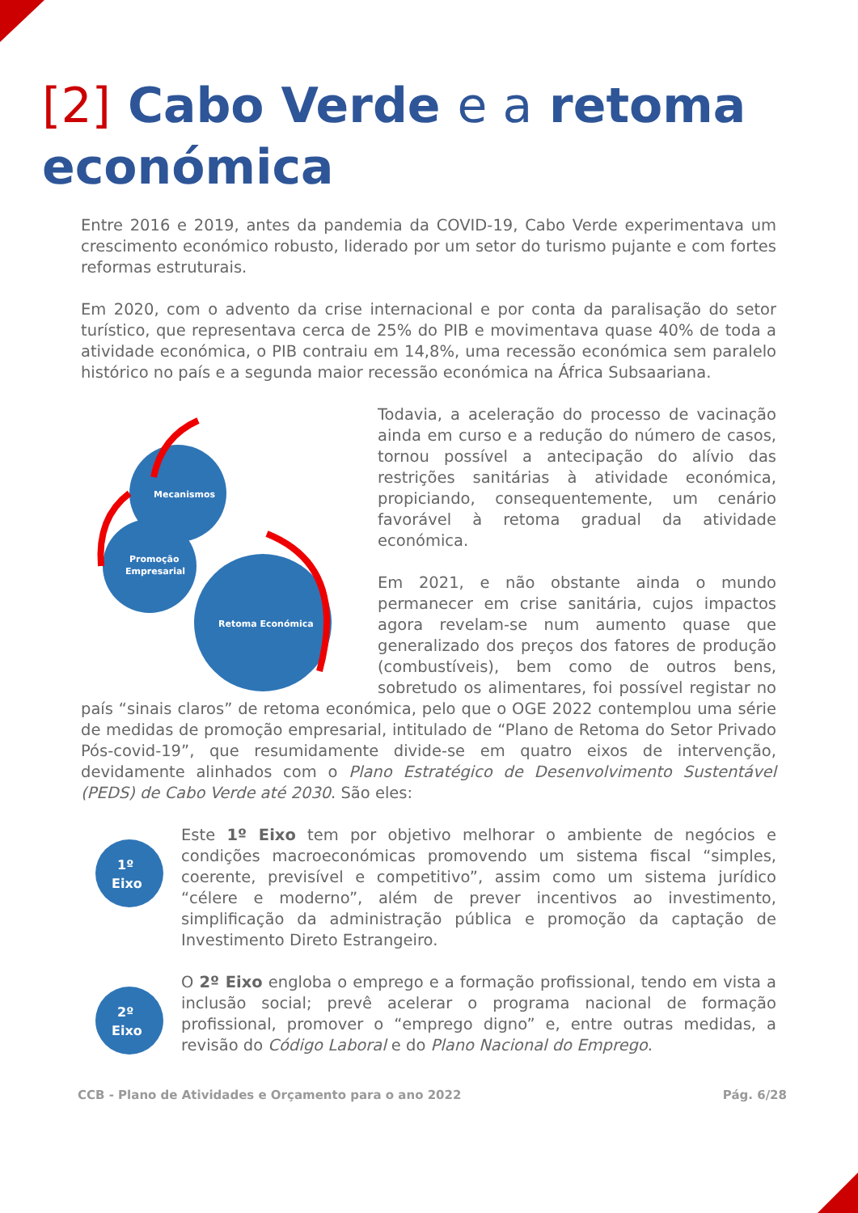[2] Cabo Verde e a retoma económica
Entre 2016 e 2019, antes da pandemia da COVID-19, Cabo Verde experimentava um crescimento económico robusto, liderado por um setor do turismo pujante e com fortes reformas estruturais.
Em 2020, com o advento da crise internacional e por conta da paralisação do setor turístico, que representava cerca de 25% do PIB e movimentava quase 40% de toda a atividade económica, o PIB contraiu em 14,8%, uma recessão económica sem paralelo histórico no país e a segunda maior recessão económica na África Subsaariana.
Mecanismos
Promoção
Empresarial
Retoma Económica
Todavia, a aceleração do processo de vacinação ainda em curso e a redução do número de casos, tornou possível a antecipação do alívio das restrições sanitárias à atividade económica, propiciando, consequentemente, um cenário favorável à retoma gradual da atividade económica.
Em 2021, e não obstante ainda o mundo permanecer em crise sanitária, cujos impactos agora revelam-se num aumento quase que generalizado dos preços dos fatores de produção (combustíveis), bem como de outros bens, sobretudo os alimentares, foi possível registar no país “sinais claros” de retoma económica, pelo que o OGE 2022 contemplou uma série de medidas de promoção empresarial, intitulado de “Plano de Retoma do Setor Privado Pós-covid-19”, que resumidamente divide-se em quatro eixos de intervenção, devidamente alinhados com o Plano Estratégico de Desenvolvimento Sustentável (PEDS) de Cabo Verde até 2030. São eles:
1º
Eixo
Este 1º Eixo tem por objetivo melhorar o ambiente de negócios e condições macroeconómicas promovendo um sistema fiscal “simples, coerente, previsível e competitivo”, assim como um sistema jurídico “célere e moderno”, além de prever incentivos ao investimento, simplificação da administração pública e promoção da captação de Investimento Direto Estrangeiro.
2º
Eixo
O 2º Eixo engloba o emprego e a formação profissional, tendo em vista a inclusão social; prevê acelerar o programa nacional de formação profissional, promover o “emprego digno” e, entre outras medidas, a revisão do Código Laboral e do Plano Nacional do Emprego.
CCB - Plano de Atividades e Orçamento para o ano 2022 Pág. 6/28